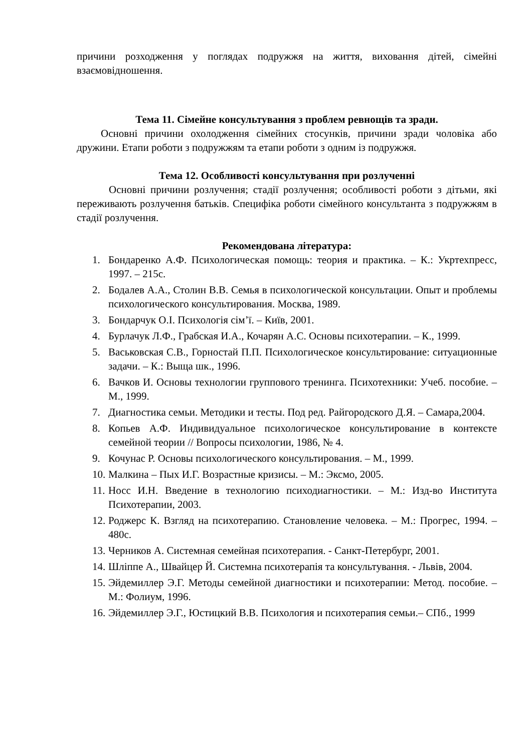причини розходження у поглядах подружжя на життя, виховання дітей, сімейні взаємовідношення.
Тема 11. Сімейне консультування з проблем ревнощів та зради.
Основні причини охолодження сімейних стосунків, причини зради чоловіка або дружини. Етапи роботи з подружжям та етапи роботи з одним із подружжя.
Тема 12. Особливості консультування при розлученні
Основні причини розлучення; стадії розлучення; особливості роботи з дітьми, які переживають розлучення батьків. Специфіка роботи сімейного консультанта з подружжям в стадії розлучення.
Рекомендована література:
1. Бондаренко А.Ф. Психологическая помощь: теория и практика. – К.: Укртехпресс, 1997. – 215с.
2. Бодалев А.А., Столин В.В. Семья в психологической консультации. Опыт и проблемы психологического консультирования. Москва, 1989.
3. Бондарчук О.І. Психологія сім’ї. – Київ, 2001.
4. Бурлачук Л.Ф., Грабская И.А., Кочарян А.С. Основы психотерапии. – К., 1999.
5. Васьковская С.В., Горностай П.П. Психологическое консультирование: ситуационные задачи. – К.: Выща шк., 1996.
6. Вачков И. Основы технологии группового тренинга. Психотехники: Учеб. пособие. – М., 1999.
7. Диагностика семьи. Методики и тесты. Под ред. Райгородского Д.Я. – Самара,2004.
8. Копьев А.Ф. Индивидуальное психологическое консультирование в контексте семейной теории // Вопросы психологии, 1986, № 4.
9. Кочунас Р. Основы психологического консультирования. – М., 1999.
10. Малкина – Пых И.Г. Возрастные кризисы. – М.: Эксмо, 2005.
11. Носс И.Н. Введение в технологию психодиагностики. – М.: Изд-во Института Психотерапии, 2003.
12. Роджерс К. Взгляд на психотерапию. Становление человека. – М.: Прогрес, 1994. – 480с.
13. Черников А. Системная семейная психотерапия. - Санкт-Петербург, 2001.
14. Шліппе А., Швайцер Й. Системна психотерапія та консультування. - Львів, 2004.
15. Эйдемиллер Э.Г. Методы семейной диагностики и психотерапии: Метод. пособие. – М.: Фолиум, 1996.
16. Эйдемиллер Э.Г., Юстицкий В.В. Психология и психотерапия семьи.– СПб., 1999